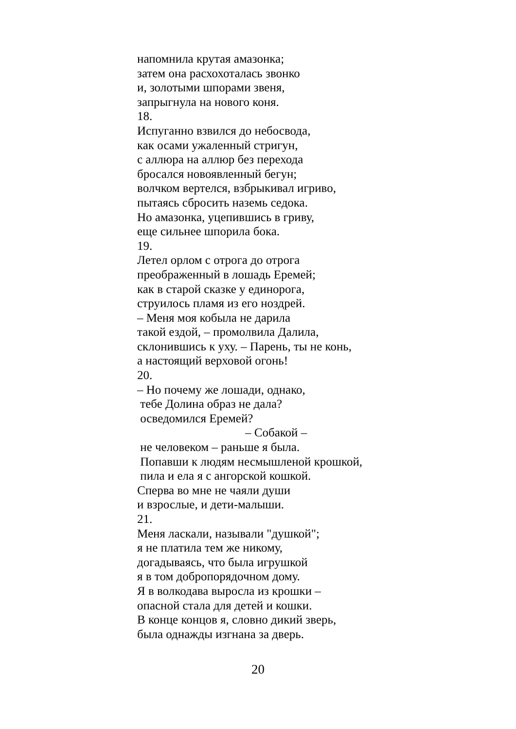напомнила крутая амазонка;
затем она расхохоталась звонко
и, золотыми шпорами звеня,
запрыгнула на нового коня.
18.
Испуганно взвился до небосвода,
как осами ужаленный стригун,
с аллюра на аллюр без перехода
бросался новоявленный бегун;
волчком вертелся, взбрыкивал игриво,
пытаясь сбросить наземь седока.
Но амазонка, уцепившись в гриву,
еще сильнее шпорила бока.
19.
Летел орлом с отрога до отрога
преображенный в лошадь Еремей;
как в старой сказке у единорога,
струилось пламя из его ноздрей.
– Меня моя кобыла не дарила
такой ездой, – промолвила Далила,
склонившись к уху. – Парень, ты не конь,
а настоящий верховой огонь!
20.
– Но почему же лошади, однако,
тебе Долина образ не дала?
осведомился Еремей?
– Собакой –
не человеком – раньше я была.
Попавши к людям несмышленой крошкой,
пила и ела я с ангорской кошкой.
Сперва во мне не чаяли души
и взрослые, и дети-малыши.
21.
Меня ласкали, называли "душкой";
я не платила тем же никому,
догадываясь, что была игрушкой
я в том добропорядочном дому.
Я в волкодава выросла из крошки –
опасной стала для детей и кошки.
В конце концов я, словно дикий зверь,
была однажды изгнана за дверь.
20